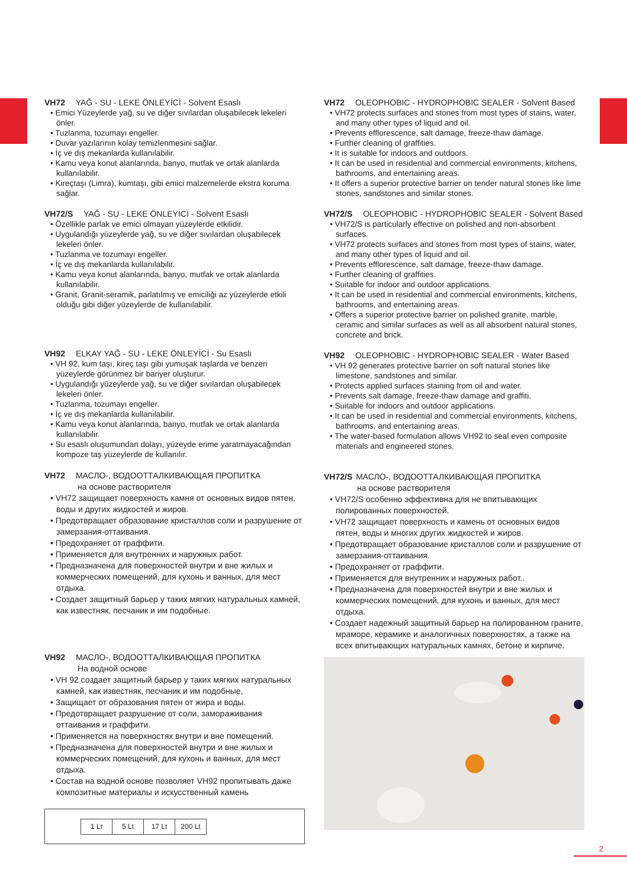VH72 YAĞ - SU - LEKE ÖNLEYİCİ - Solvent Esaslı
• Emici Yüzeylerde yağ, su ve diğer sıvılardan oluşabilecek lekeleri önler.
• Tuzlanma, tozumayı engeller.
• Duvar yazılarının kolay temizlenmesini sağlar.
• İç ve dış mekanlarda kullanılabilir.
• Kamu veya konut alanlarında, banyo, mutfak ve ortak alanlarda kullanılabilir.
• Kireçtaşı (Limra), kumtaşı, gibi emici malzemelerde ekstra koruma sağlar.
VH72/S YAĞ - SU - LEKE ÖNLEYİCİ - Solvent Esaslı
• Özellikle parlak ve emici olmayan yüzeylerde etkilidir.
• Uygulandığı yüzeylerde yağ, su ve diğer sıvılardan oluşabilecek lekeleri önler.
• Tuzlanma ve tozumayı engeller.
• İç ve dış mekanlarda kullanılabilir.
• Kamu veya konut alanlarında, banyo, mutfak ve ortak alanlarda kullanılabilir.
• Granit, Granit-seramik, parlatılmış ve emiciliği az yüzeylerde etkili olduğu gibi diğer yüzeylerde de kullanılabilir.
VH92 ELKAY YAĞ - SU - LEKE ÖNLEYİCİ - Su Esaslı
• VH 92, kum taşı, kireç taşı gibi yumuşak taşlarda ve benzeri yüzeylerde görünmez bir bariyer oluşturur.
• Uygulandığı yüzeylerde yağ, su ve diğer sıvılardan oluşabilecek lekeleri önler.
• Tuzlanma, tozumayı engeller.
• İç ve dış mekanlarda kullanılabilir.
• Kamu veya konut alanlarında, banyo, mutfak ve ortak alanlarda kullanılabilir.
• Su esaslı oluşumundan dolayı, yüzeyde erime yaratmayacağından kompoze taş yüzeylerde de kullanılır.
VH72 МАСЛО-, ВОДООТТАЛКИВАЮЩАЯ ПРОПИТКА
на основе растворителя
• VH72 защищает поверхность камня от основных видов пятен, воды и других жидкостей и жиров.
• Предотвращает образование кристаллов соли и разрушение от замерзания-оттаивания.
• Предохраняет от граффити.
• Применяется для внутренних и наружных работ.
• Предназначена для поверхностей внутри и вне жилых и коммерческих помещений, для кухонь и ванных, для мест отдыха.
• Создает защитный барьер у таких мягких натуральных камней, как известняк, песчаник и им подобные.
VH92 МАСЛО-, ВОДООТТАЛКИВАЮЩАЯ ПРОПИТКА
На водной основе
• VH 92 создает защитный барьер у таких мягких натуральных камней, как известняк, песчаник и им подобные,
• Защищает от образования пятен от жира и воды.
• Предотвращает разрушение от соли, замораживания оттаивания и граффити.
• Применяется на поверхностях внутри и вне помещений.
• Предназначена для поверхностей внутри и вне жилых и коммерческих помещений, для кухонь и ванных, для мест отдыха.
• Состав на водной основе позволяет VH92 пропитывать даже композитные материалы и искусственный камень
| 1 Lt | 5 Lt | 17 Lt | 200 Lt |
VH72 OLEOPHOBIC - HYDROPHOBIC SEALER - Solvent Based
• VH72 protects surfaces and stones from most types of stains, water, and many other types of liquid and oil.
• Prevents efflorescence, salt damage, freeze-thaw damage.
• Further cleaning of graffities.
• It is suitable for indoors and outdoors.
• It can be used in residential and commercial environments, kitchens, bathrooms, and entertaining areas.
• It offers a superior protective barrier on tender natural stones like lime stones, sandstones and similar stones.
VH72/S OLEOPHOBIC - HYDROPHOBIC SEALER - Solvent Based
• VH72/S is particularly effective on polished and non-absorbent surfaces.
• VH72 protects surfaces and stones from most types of stains, water, and many other types of liquid and oil.
• Prevents efflorescence, salt damage, freeze-thaw damage.
• Further cleaning of graffities.
• Suitable for indoor and outdoor applications.
• It can be used in residential and commercial environments, kitchens, bathrooms, and entertaining areas.
• Offers a superior protective barrier on polished granite, marble, ceramic and similar surfaces as well as all absorbent natural stones, concrete and brick.
VH92 OLEOPHOBIC - HYDROPHOBIC SEALER - Water Based
• VH 92 generates protective barrier on soft natural stones like limestone, sandstones and similar.
• Protects applied surfaces staining from oil and water.
• Prevents salt damage, freeze-thaw damage and graffiti.
• Suitable for indoors and outdoor applications.
• It can be used in residential and commercial environments, kitchens, bathrooms, and entertaining areas.
• The water-based formulation allows VH92 to seal even composite materials and engineered stones.
VH72/S МАСЛО-, ВОДООТТАЛКИВАЮЩАЯ ПРОПИТКА
на основе растворителя
• VH72/S особенно эффективна для не впитывающих полированных поверхностей.
• VH72 защищает поверхность и камень от основных видов пятен, воды и многих других жидкостей и жиров.
• Предотвращает образование кристаллов соли и разрушение от замерзания-оттаивания.
• Предохраняет от граффити.
• Применяется для внутренних и наружных работ..
• Предназначена для поверхностей внутри и вне жилых и коммерческих помещений, для кухонь и ванных, для мест отдыха.
• Создает надежный защитный барьер на полированном граните, мраморе, керамике и аналогичных поверхностях, а также на всех впитывающих натуральных камнях, бетоне и кирпиче.
2